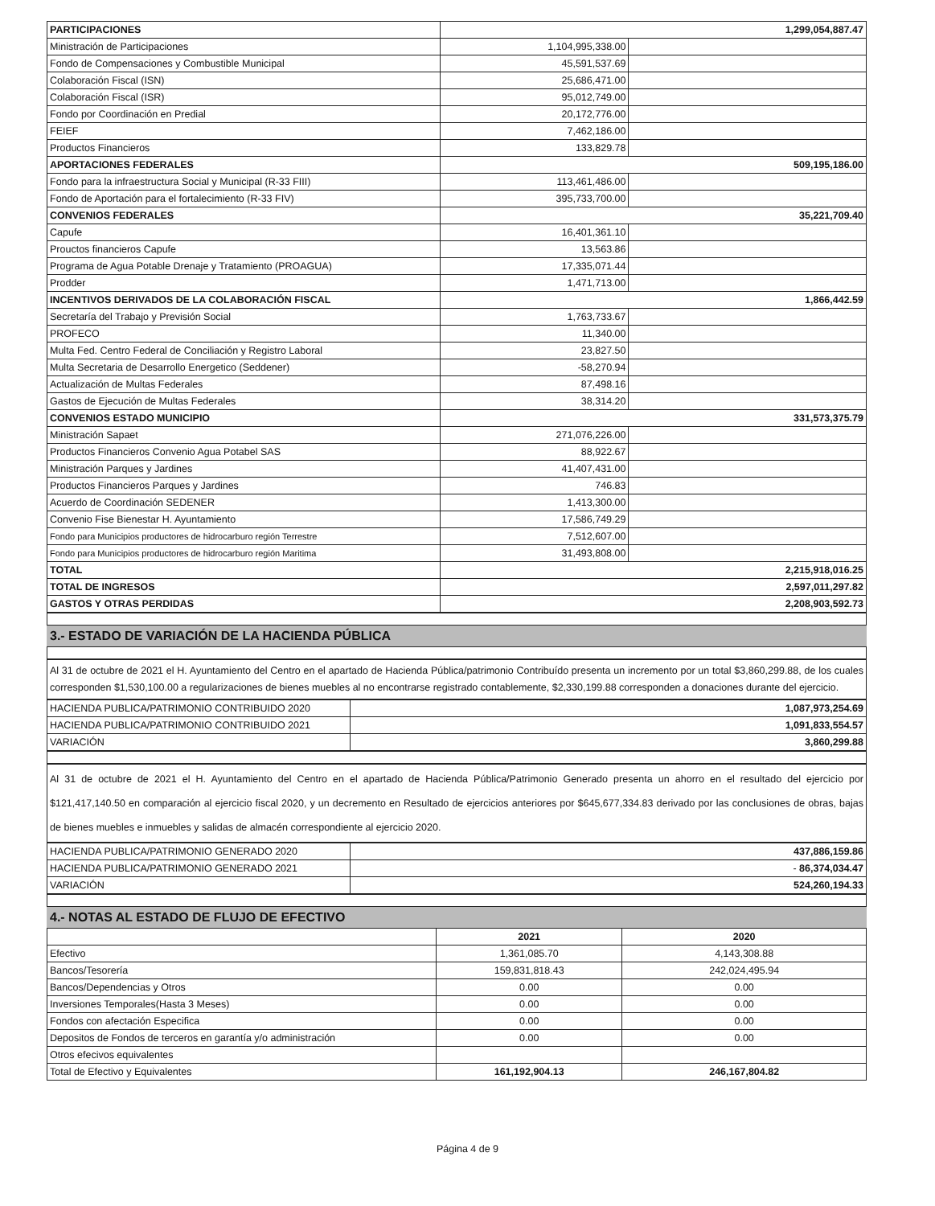| PARTICIPACIONES | 1,299,054,887.47 | |
| Ministración de Participaciones | 1,104,995,338.00 | |
| Fondo de Compensaciones y Combustible Municipal | 45,591,537.69 | |
| Colaboración Fiscal (ISN) | 25,686,471.00 | |
| Colaboración Fiscal (ISR) | 95,012,749.00 | |
| Fondo por Coordinación en Predial | 20,172,776.00 | |
| FEIEF | 7,462,186.00 | |
| Productos Financieros | 133,829.78 | |
| APORTACIONES FEDERALES | 509,195,186.00 | |
| Fondo para la infraestructura Social y Municipal (R-33 FIII) | 113,461,486.00 | |
| Fondo de Aportación para el fortalecimiento (R-33 FIV) | 395,733,700.00 | |
| CONVENIOS FEDERALES | 35,221,709.40 | |
| Capufe | 16,401,361.10 | |
| Prouctos financieros Capufe | 13,563.86 | |
| Programa de Agua Potable Drenaje y Tratamiento (PROAGUA) | 17,335,071.44 | |
| Prodder | 1,471,713.00 | |
| INCENTIVOS DERIVADOS DE LA COLABORACIÓN FISCAL | 1,866,442.59 | |
| Secretaría del Trabajo y Previsión Social | 1,763,733.67 | |
| PROFECO | 11,340.00 | |
| Multa Fed. Centro Federal de Conciliación y Registro Laboral | 23,827.50 | |
| Multa Secretaria de Desarrollo Energetico (Seddener) | -58,270.94 | |
| Actualización de Multas Federales | 87,498.16 | |
| Gastos de Ejecución de Multas Federales | 38,314.20 | |
| CONVENIOS ESTADO MUNICIPIO | 331,573,375.79 | |
| Ministración Sapaet | 271,076,226.00 | |
| Productos Financieros Convenio Agua Potabel SAS | 88,922.67 | |
| Ministración Parques y Jardines | 41,407,431.00 | |
| Productos Financieros Parques y Jardines | 746.83 | |
| Acuerdo de Coordinación SEDENER | 1,413,300.00 | |
| Convenio Fise Bienestar H. Ayuntamiento | 17,586,749.29 | |
| Fondo para Municipios productores de hidrocarburo región Terrestre | 7,512,607.00 | |
| Fondo para Municipios productores de hidrocarburo región Maritima | 31,493,808.00 | |
| TOTAL | 2,215,918,016.25 | |
| TOTAL DE INGRESOS | 2,597,011,297.82 | |
| GASTOS Y OTRAS PERDIDAS | 2,208,903,592.73 | |
3.- ESTADO DE VARIACIÓN DE LA HACIENDA PÚBLICA
Al 31 de octubre de 2021 el H. Ayuntamiento del Centro en el apartado de Hacienda Pública/patrimonio Contribuído presenta un incremento por un total $3,860,299.88, de los cuales corresponden $1,530,100.00 a regularizaciones de bienes muebles al no encontrarse registrado contablemente, $2,330,199.88 corresponden a donaciones durante del ejercicio.
| HACIENDA PUBLICA/PATRIMONIO CONTRIBUIDO 2020 | 1,087,973,254.69 |
| HACIENDA PUBLICA/PATRIMONIO CONTRIBUIDO 2021 | 1,091,833,554.57 |
| VARIACIÓN | 3,860,299.88 |
Al 31 de octubre de 2021 el H. Ayuntamiento del Centro en el apartado de Hacienda Pública/Patrimonio Generado presenta un ahorro en el resultado del ejercicio por $121,417,140.50 en comparación al ejercicio fiscal 2020, y un decremento en Resultado de ejercicios anteriores por $645,677,334.83 derivado por las conclusiones de obras, bajas de bienes muebles e inmuebles y salidas de almacén correspondiente al ejercicio 2020.
| HACIENDA PUBLICA/PATRIMONIO GENERADO 2020 | 437,886,159.86 |
| HACIENDA PUBLICA/PATRIMONIO GENERADO 2021 | - 86,374,034.47 |
| VARIACIÓN | 524,260,194.33 |
4.- NOTAS AL ESTADO DE FLUJO DE EFECTIVO
| | 2021 | 2020 |
| --- | --- | --- |
| Efectivo | 1,361,085.70 | 4,143,308.88 |
| Bancos/Tesorería | 159,831,818.43 | 242,024,495.94 |
| Bancos/Dependencias y Otros | 0.00 | 0.00 |
| Inversiones Temporales(Hasta 3 Meses) | 0.00 | 0.00 |
| Fondos con afectación Especifica | 0.00 | 0.00 |
| Depositos de Fondos de terceros en garantía y/o administración | 0.00 | 0.00 |
| Otros efecivos equivalentes | | |
| Total de Efectivo y Equivalentes | 161,192,904.13 | 246,167,804.82 |
Página 4 de 9